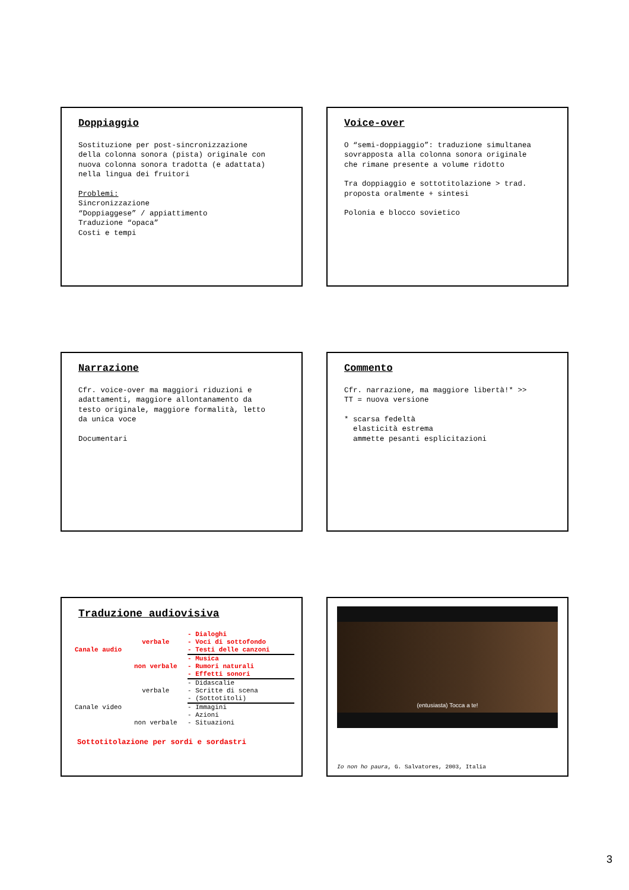Doppiaggio
Sostituzione per post-sincronizzazione della colonna sonora (pista) originale con nuova colonna sonora tradotta (e adattata) nella lingua dei fruitori
Problemi: Sincronizzazione “Doppiaggese” / appiattimento Traduzione “opaca” Costi e tempi
Voice-over
O “semi-doppiaggio”: traduzione simultanea sovrapposta alla colonna sonora originale che rimane presente a volume ridotto
Tra doppiaggio e sottotitolazione > trad. proposta oralmente + sintesi
Polonia e blocco sovietico
Narrazione
Cfr. voice-over ma maggiori riduzioni e adattamenti, maggiore allontanamento da testo originale, maggiore formalità, letto da unica voce
Documentari
Commento
Cfr. narrazione, ma maggiore libertà!* >> TT = nuova versione
* scarsa fedeltà elasticità estrema ammette pesanti esplicitazioni
Traduzione audiovisiva
- Dialoghi
verbale
- Voci di sottofondo
Canale audio
- Testi delle canzoni
- Musica
non verbale
- Rumori naturali
- Effetti sonori
- Didascalie
verbale
- Scritte di scena
- (Sottotitoli)
Canale video
- Immagini
- Azioni
non verbale
- Situazioni
Sottotitolazione per sordi e sordastri
(entusiasta) Tocca a te!
Io non ho paura, G. Salvatores, 2003, Italia
3